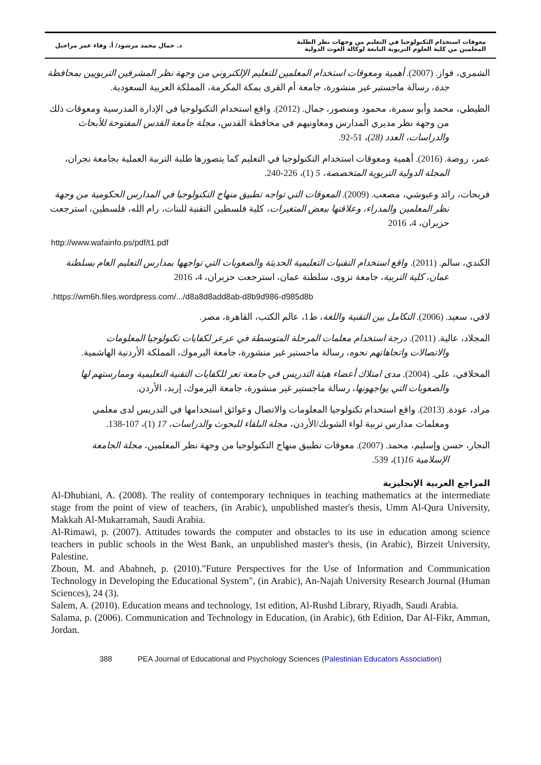معوقات استخدام التكنولوجيا في التعليم من وجهات نظر الطلبة
المعلمين من كلية العلوم التربوية التابعة لوكالة الغوث الدولية
د. جمال محمد مرشود/ أ. وفاء عمر مراحيل
الشمري، فواز. (2007). أهمية ومعوقات استخدام المعلمين للتعليم الإلكتروني من وجهة نظر المشرفين التربويين بمحافظة جدة، رسالة ماجستير غير منشورة، جامعة أم القرى بمكة المكرمة، المملكة العربية السعودية.
الطيطي، محمد وأبو سمرة، محمود ومنصور، جمال. (2012). واقع استخدام التكنولوجيا في الإدارة المدرسية ومعوقات ذلك من وجهة نظر مديري المدارس ومعاونيهم في محافظة القدس، مجلة جامعة القدس المفتوحة للأبحاث والدراسات، العدد (28)، 51-92.
عمر، روضة. (2016). أهمية ومعوقات استخدام التكنولوجيا في التعليم كما يتصورها طلبة التربية العملية بجامعة نجران، المجلة الدولية التربوية المتخصصة، 5 (1)، 226-240.
فريحات، رائد وعبوشي، مصعب. (2009). المعوقات التي تواجه تطبيق منهاج التكنولوجيا في المدارس الحكومية من وجهة نظر المعلمين والمدراء، وعلاقتها ببعض المتغيرات، كلية فلسطين التقنية للبنات، رام الله، فلسطين، استرجعت حزيران، 4، 2016
http://www.wafainfo.ps/pdf/t1.pdf
الكندي، سالم. (2011). واقع استخدام التقنيات التعليمية الحديثة والصعوبات التي تواجهها بمدارس التعليم العام بسلطنة عمان، كلية التربية، جامعة نزوى، سلطنة عمان، استرجعت حزيران، 4، 2016
.https://wm6h.files.wordpress.com/.../d8a8d8add8ab-d8b9d986-d985d8b
لافي، سعيد. (2006). التكامل بين التقنية واللغة، ط1، عالم الكتب، القاهرة، مصر.
المجلاد، عالية. (2011). درجة استخدام معلمات المرحلة المتوسطة في عرعر لكفايات تكنولوجيا المعلومات والاتصالات واتجاهاتهم نحوه، رسالة ماجستير غير منشورة، جامعة اليرموك، المملكة الأردنية الهاشمية.
المخلافي، علي. (2004). مدى امتلاك أعضاء هيئة التدريس في جامعة تعز للكفايات التقنية التعليمية وممارستهم لها والصعوبات التي يواجهونها، رسالة ماجستير غير منشورة، جامعة اليرموك، إربد، الأردن.
مراد، عودة. (2013). واقع استخدام تكنولوجيا المعلومات والاتصال وعوائق استخدامها في التدريس لدى معلمي ومعلمات مدارس تربية لواء الشوبك/الأردن، مجلة البلقاء للبحوث والدراسات، 17 (1)، 107-138.
النجار، حسن وإسليم، محمد. (2007). معوقات تطبيق منهاج التكنولوجيا من وجهة نظر المعلمين، مجلة الجامعة الإسلامية 16(1)، 539.
المراجع العربية الإنجليزية
Al-Dhubiani, A. (2008). The reality of contemporary techniques in teaching mathematics at the intermediate stage from the point of view of teachers, (in Arabic), unpublished master's thesis, Umm Al-Qura University, Makkah Al-Mukarramah, Saudi Arabia.
Al-Rimawi, p. (2007). Attitudes towards the computer and obstacles to its use in education among science teachers in public schools in the West Bank, an unpublished master's thesis, (in Arabic), Birzeit University, Palestine.
Zboun, M. and Ababneh, p. (2010)."Future Perspectives for the Use of Information and Communication Technology in Developing the Educational System", (in Arabic), An-Najah University Research Journal (Human Sciences), 24 (3).
Salem, A. (2010). Education means and technology, 1st edition, Al-Rushd Library, Riyadh, Saudi Arabia.
Salama, p. (2006). Communication and Technology in Education, (in Arabic), 6th Edition, Dar Al-Fikr, Amman, Jordan.
388 PEA Journal of Educational and Psychology Sciences (Palestinian Educators Association)